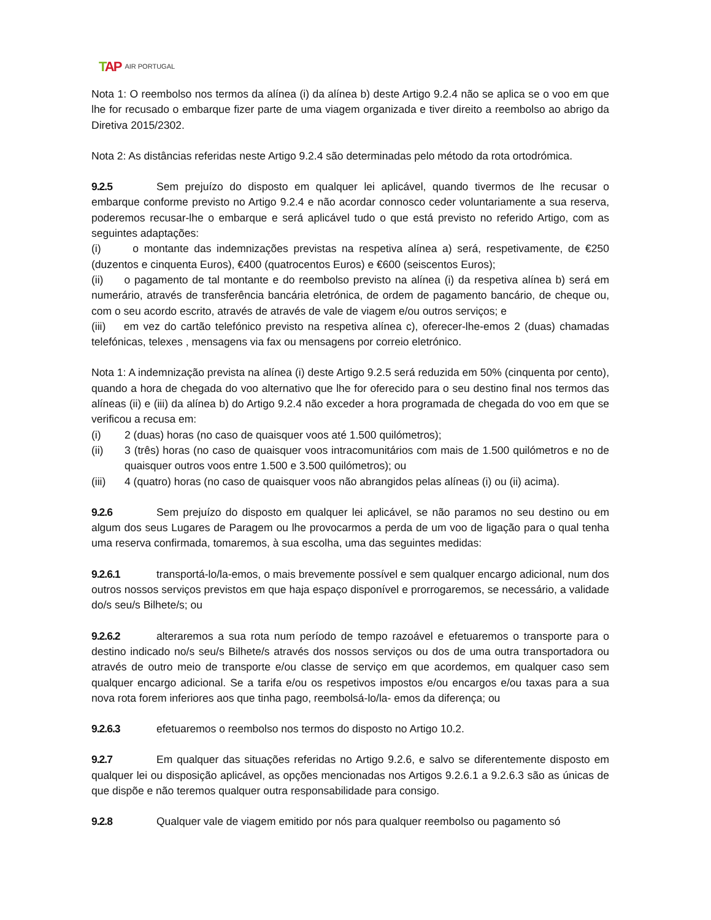TAP AIR PORTUGAL
Nota 1: O reembolso nos termos da alínea (i) da alínea b) deste Artigo 9.2.4 não se aplica se o voo em que lhe for recusado o embarque fizer parte de uma viagem organizada e tiver direito a reembolso ao abrigo da Diretiva 2015/2302.
Nota 2: As distâncias referidas neste Artigo 9.2.4 são determinadas pelo método da rota ortodrómica.
9.2.5 Sem prejuízo do disposto em qualquer lei aplicável, quando tivermos de lhe recusar o embarque conforme previsto no Artigo 9.2.4 e não acordar connosco ceder voluntariamente a sua reserva, poderemos recusar-lhe o embarque e será aplicável tudo o que está previsto no referido Artigo, com as seguintes adaptações:
(i) o montante das indemnizações previstas na respetiva alínea a) será, respetivamente, de €250 (duzentos e cinquenta Euros), €400 (quatrocentos Euros) e €600 (seiscentos Euros);
(ii) o pagamento de tal montante e do reembolso previsto na alínea (i) da respetiva alínea b) será em numerário, através de transferência bancária eletrónica, de ordem de pagamento bancário, de cheque ou, com o seu acordo escrito, através de através de vale de viagem e/ou outros serviços; e
(iii) em vez do cartão telefónico previsto na respetiva alínea c), oferecer-lhe-emos 2 (duas) chamadas telefónicas, telexes , mensagens via fax ou mensagens por correio eletrónico.
Nota 1: A indemnização prevista na alínea (i) deste Artigo 9.2.5 será reduzida em 50% (cinquenta por cento), quando a hora de chegada do voo alternativo que lhe for oferecido para o seu destino final nos termos das alíneas (ii) e (iii) da alínea b) do Artigo 9.2.4 não exceder a hora programada de chegada do voo em que se verificou a recusa em:
(i) 2 (duas) horas (no caso de quaisquer voos até 1.500 quilómetros);
(ii) 3 (três) horas (no caso de quaisquer voos intracomunitários com mais de 1.500 quilómetros e no de quaisquer outros voos entre 1.500 e 3.500 quilómetros); ou
(iii) 4 (quatro) horas (no caso de quaisquer voos não abrangidos pelas alíneas (i) ou (ii) acima).
9.2.6 Sem prejuízo do disposto em qualquer lei aplicável, se não paramos no seu destino ou em algum dos seus Lugares de Paragem ou lhe provocarmos a perda de um voo de ligação para o qual tenha uma reserva confirmada, tomaremos, à sua escolha, uma das seguintes medidas:
9.2.6.1 transportá-lo/la-emos, o mais brevemente possível e sem qualquer encargo adicional, num dos outros nossos serviços previstos em que haja espaço disponível e prorrogaremos, se necessário, a validade do/s seu/s Bilhete/s; ou
9.2.6.2 alteraremos a sua rota num período de tempo razoável e efetuaremos o transporte para o destino indicado no/s seu/s Bilhete/s através dos nossos serviços ou dos de uma outra transportadora ou através de outro meio de transporte e/ou classe de serviço em que acordemos, em qualquer caso sem qualquer encargo adicional. Se a tarifa e/ou os respetivos impostos e/ou encargos e/ou taxas para a sua nova rota forem inferiores aos que tinha pago, reembolsá-lo/la- emos da diferença; ou
9.2.6.3 efetuaremos o reembolso nos termos do disposto no Artigo 10.2.
9.2.7 Em qualquer das situações referidas no Artigo 9.2.6, e salvo se diferentemente disposto em qualquer lei ou disposição aplicável, as opções mencionadas nos Artigos 9.2.6.1 a 9.2.6.3 são as únicas de que dispõe e não teremos qualquer outra responsabilidade para consigo.
9.2.8 Qualquer vale de viagem emitido por nós para qualquer reembolso ou pagamento só